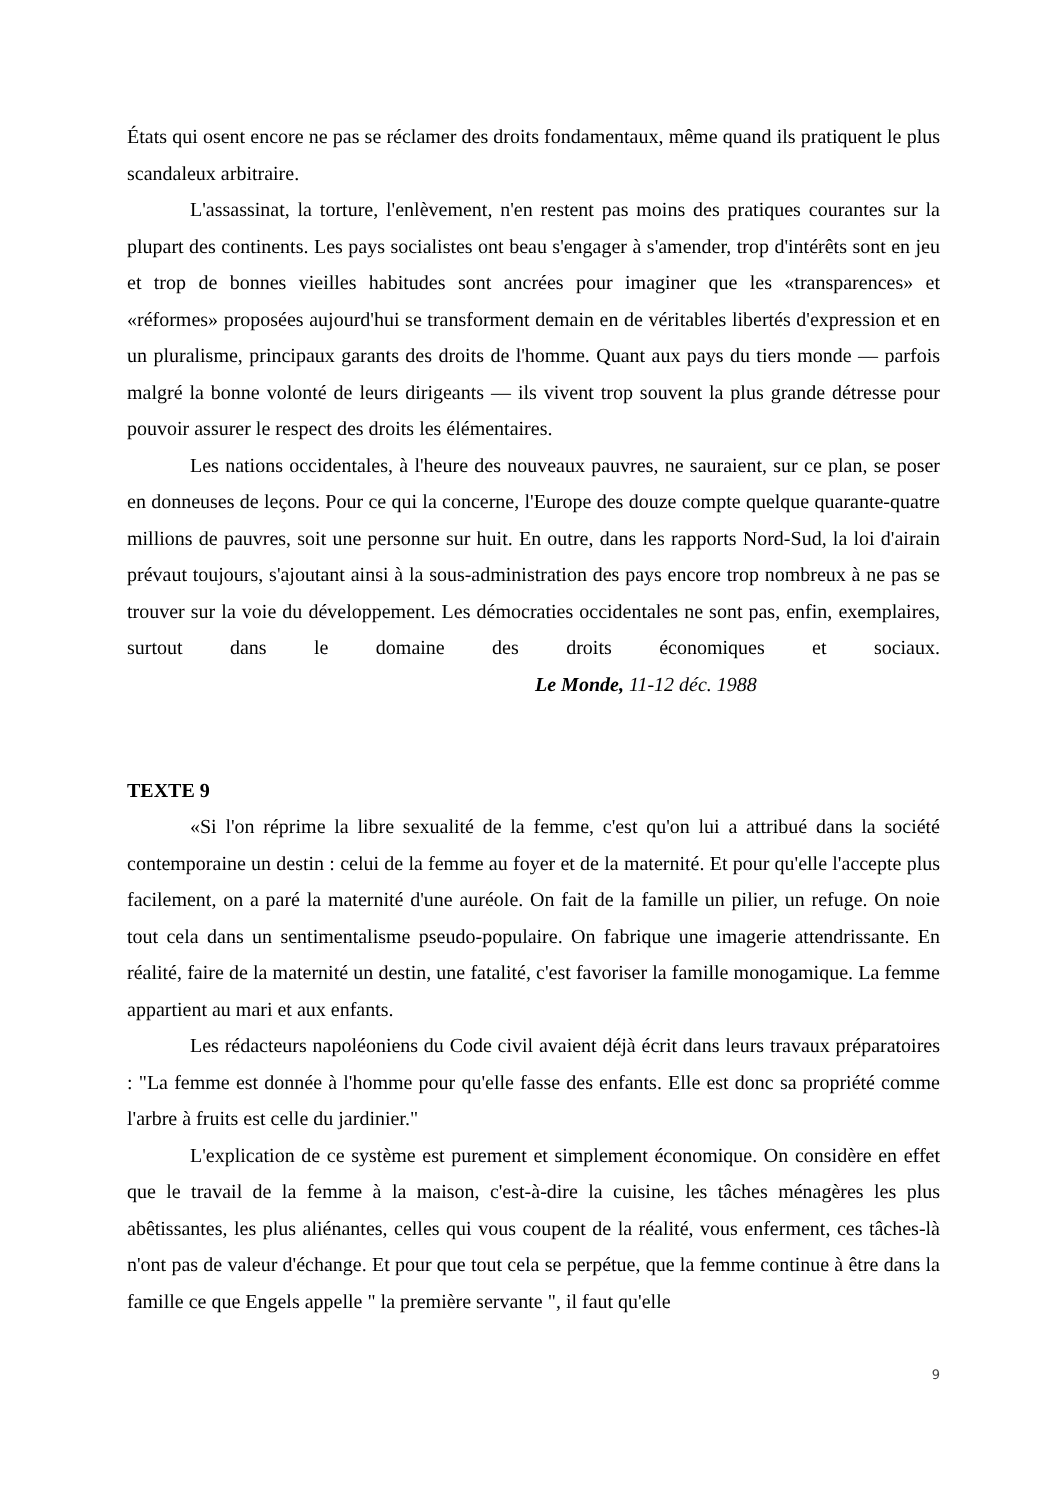États qui osent encore ne pas se réclamer des droits fondamentaux, même quand ils pratiquent le plus scandaleux arbitraire.
L'assassinat, la torture, l'enlèvement, n'en restent pas moins des pratiques courantes sur la plupart des continents. Les pays socialistes ont beau s'engager à s'amender, trop d'intérêts sont en jeu et trop de bonnes vieilles habitudes sont ancrées pour imaginer que les «transparences» et «réformes» proposées aujourd'hui se transforment demain en de véritables libertés d'expression et en un pluralisme, principaux garants des droits de l'homme. Quant aux pays du tiers monde — parfois malgré la bonne volonté de leurs dirigeants — ils vivent trop souvent la plus grande détresse pour pouvoir assurer le respect des droits les élémentaires.
Les nations occidentales, à l'heure des nouveaux pauvres, ne sauraient, sur ce plan, se poser en donneuses de leçons. Pour ce qui la concerne, l'Europe des douze compte quelque quarante-quatre millions de pauvres, soit une personne sur huit. En outre, dans les rapports Nord-Sud, la loi d'airain prévaut toujours, s'ajoutant ainsi à la sous-administration des pays encore trop nombreux à ne pas se trouver sur la voie du développement. Les démocraties occidentales ne sont pas, enfin, exemplaires, surtout dans le domaine des droits économiques et sociaux. Le Monde, 11-12 déc. 1988
TEXTE 9
«Si l'on réprime la libre sexualité de la femme, c'est qu'on lui a attribué dans la société contemporaine un destin : celui de la femme au foyer et de la maternité. Et pour qu'elle l'accepte plus facilement, on a paré la maternité d'une auréole. On fait de la famille un pilier, un refuge. On noie tout cela dans un sentimentalisme pseudo-populaire. On fabrique une imagerie attendrissante. En réalité, faire de la maternité un destin, une fatalité, c'est favoriser la famille monogamique. La femme appartient au mari et aux enfants.
Les rédacteurs napoléoniens du Code civil avaient déjà écrit dans leurs travaux préparatoires : "La femme est donnée à l'homme pour qu'elle fasse des enfants. Elle est donc sa propriété comme l'arbre à fruits est celle du jardinier."
L'explication de ce système est purement et simplement économique. On considère en effet que le travail de la femme à la maison, c'est-à-dire la cuisine, les tâches ménagères les plus abêtissantes, les plus aliénantes, celles qui vous coupent de la réalité, vous enferment, ces tâches-là n'ont pas de valeur d'échange. Et pour que tout cela se perpétue, que la femme continue à être dans la famille ce que Engels appelle " la première servante ", il faut qu'elle
9